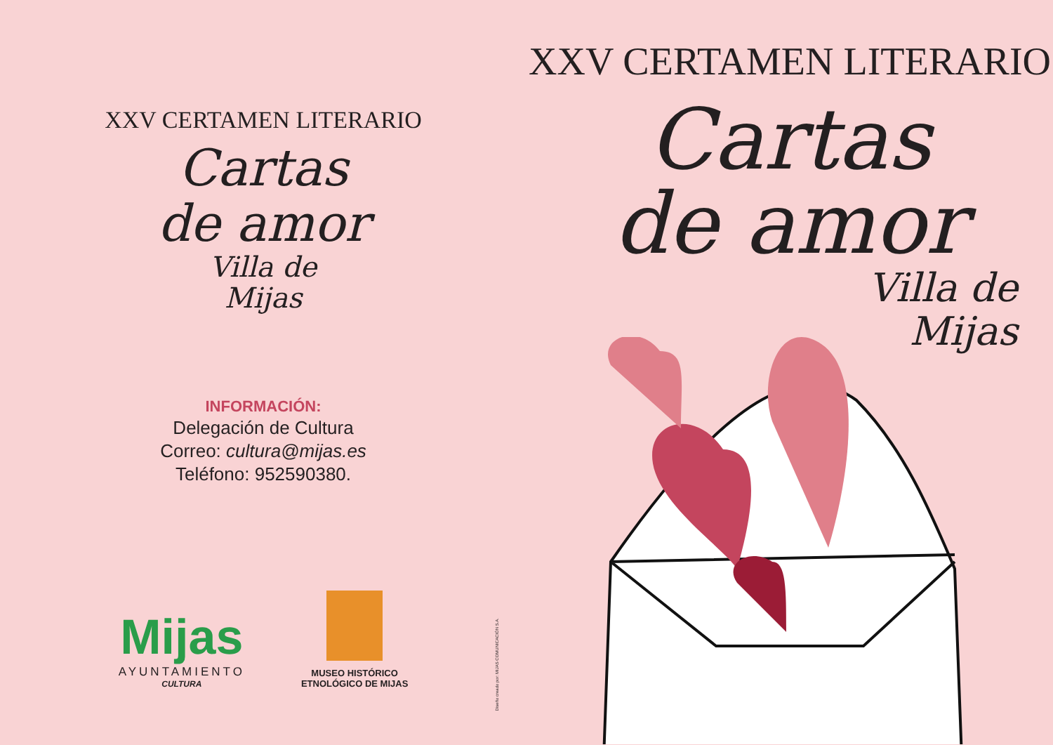XXV CERTAMEN LITERARIO
Cartas
de amor
Villa de
Mijas
INFORMACIÓN:
Delegación de Cultura
Correo: cultura@mijas.es
Teléfono: 952590380.
Mijas
AYUNTAMIENTO
CULTURA
MUSEO HISTÓRICO
ETNOLÓGICO DE MIJAS
Diseño creado por: MIJAS COMUNICACIÓN S.A.
XXV CERTAMEN LITERARIO
Cartas
de amor
Villa de
Mijas